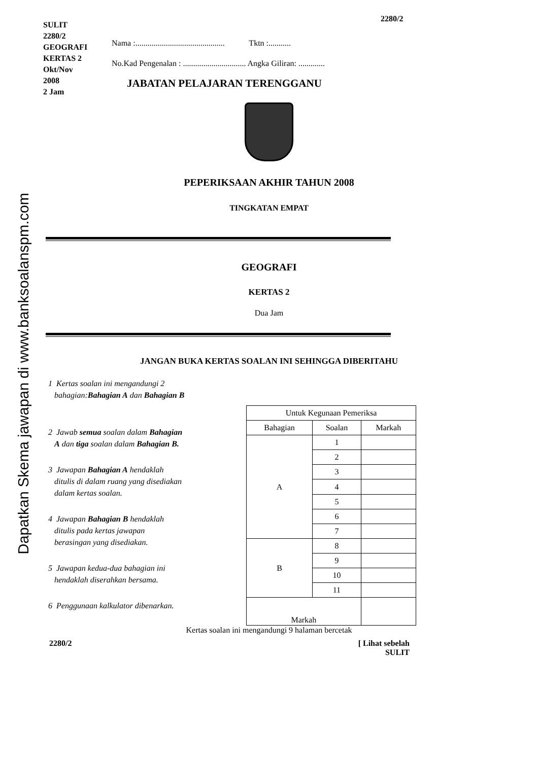Dapatkan Skema jawapan di www.banksoalanspm.com
2280/2
SULIT
2280/2
GEOGRAFI
KERTAS 2
Okt/Nov
2008
2 Jam
Nama :............................................ Tktn :...........
No.Kad Pengenalan : ............................... Angka Giliran: .............
JABATAN PELAJARAN TERENGGANU
PEPERIKSAAN AKHIR TAHUN 2008
TINGKATAN EMPAT
GEOGRAFI
KERTAS 2
Dua Jam
JANGAN BUKA KERTAS SOALAN INI SEHINGGA DIBERITAHU
1 Kertas soalan ini mengandungi 2
bahagian:Bahagian A dan Bahagian B
2 Jawab semua soalan dalam Bahagian
A dan tiga soalan dalam Bahagian B.
3 Jawapan Bahagian A hendaklah
ditulis di dalam ruang yang disediakan
dalam kertas soalan.
4 Jawapan Bahagian B hendaklah
ditulis pada kertas jawapan
berasingan yang disediakan.
5 Jawapan kedua-dua bahagian ini
hendaklah diserahkan bersama.
6 Penggunaan kalkulator dibenarkan.
| Untuk Kegunaan Pemeriksa | | |
| --- | --- | --- |
| Bahagian | Soalan | Markah |
| A | 1 | |
| | 2 | |
| | 3 | |
| | 4 | |
| | 5 | |
| | 6 | |
| | 7 | |
| B | 8 | |
| | 9 | |
| | 10 | |
| | 11 | |
| Markah | | |
Kertas soalan ini mengandungi 9 halaman bercetak
2280/2 [ Lihat sebelah
SULIT